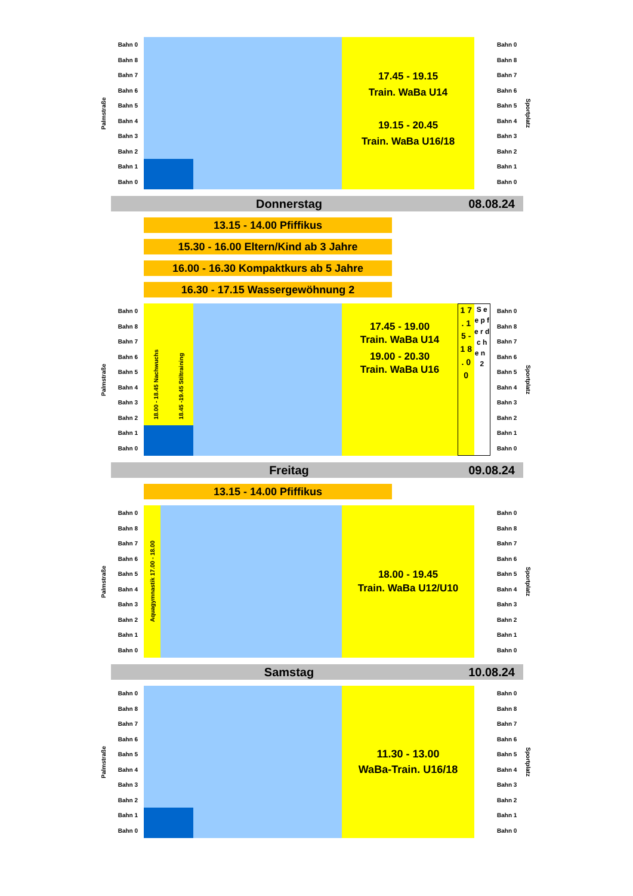Palmstraße
Bahn 0
Bahn 8
Bahn 7
Bahn 6
Bahn 5
Bahn 4
Bahn 3
Bahn 2
Bahn 1
Bahn 0
17.45 - 19.15
Train. WaBa U14
19.15 - 20.45
Train. WaBa U16/18
Bahn 0
Bahn 8
Bahn 7
Bahn 6
Bahn 5
Bahn 4
Bahn 3
Bahn 2
Bahn 1
Bahn 0
Sportplatz
Donnerstag 08.08.24
13.15 - 14.00 Pfiffikus
15.30 - 16.00 Eltern/Kind ab 3 Jahre
16.00 - 16.30 Kompaktkurs ab 5 Jahre
16.30 - 17.15 Wassergewöhnung 2
Palmstraße
Bahn 0
Bahn 8
Bahn 7
Bahn 6
Bahn 5
Bahn 4
Bahn 3
Bahn 2
Bahn 1
Bahn 0
18.00 - 18.45 Nachwuchs 18.45 -19.45 Stiltraining
17.45 - 19.00
Train. WaBa U14
19.00 - 20.30
Train. WaBa U16
1 7 . 1 5 - 1 8 . 0 0
S e e p f e r d c h e n 2
Bahn 0
Bahn 8
Bahn 7
Bahn 6
Bahn 5
Bahn 4
Bahn 3
Bahn 2
Bahn 1
Bahn 0
Sportplatz
Freitag 09.08.24
13.15 - 14.00 Pfiffikus
Palmstraße
Bahn 0
Bahn 8
Bahn 7
Bahn 6
Bahn 5
Bahn 4
Bahn 3
Bahn 2
Bahn 1
Bahn 0
Aquagymnastik 17.00 - 18.00
18.00 - 19.45
Train. WaBa U12/U10
Bahn 0
Bahn 8
Bahn 7
Bahn 6
Bahn 5
Bahn 4
Bahn 3
Bahn 2
Bahn 1
Bahn 0
Sportplatz
Samstag 10.08.24
Palmstraße
Bahn 0
Bahn 8
Bahn 7
Bahn 6
Bahn 5
Bahn 4
Bahn 3
Bahn 2
Bahn 1
Bahn 0
11.30 - 13.00
WaBa-Train. U16/18
Bahn 0
Bahn 8
Bahn 7
Bahn 6
Bahn 5
Bahn 4
Bahn 3
Bahn 2
Bahn 1
Bahn 0
Sportplatz